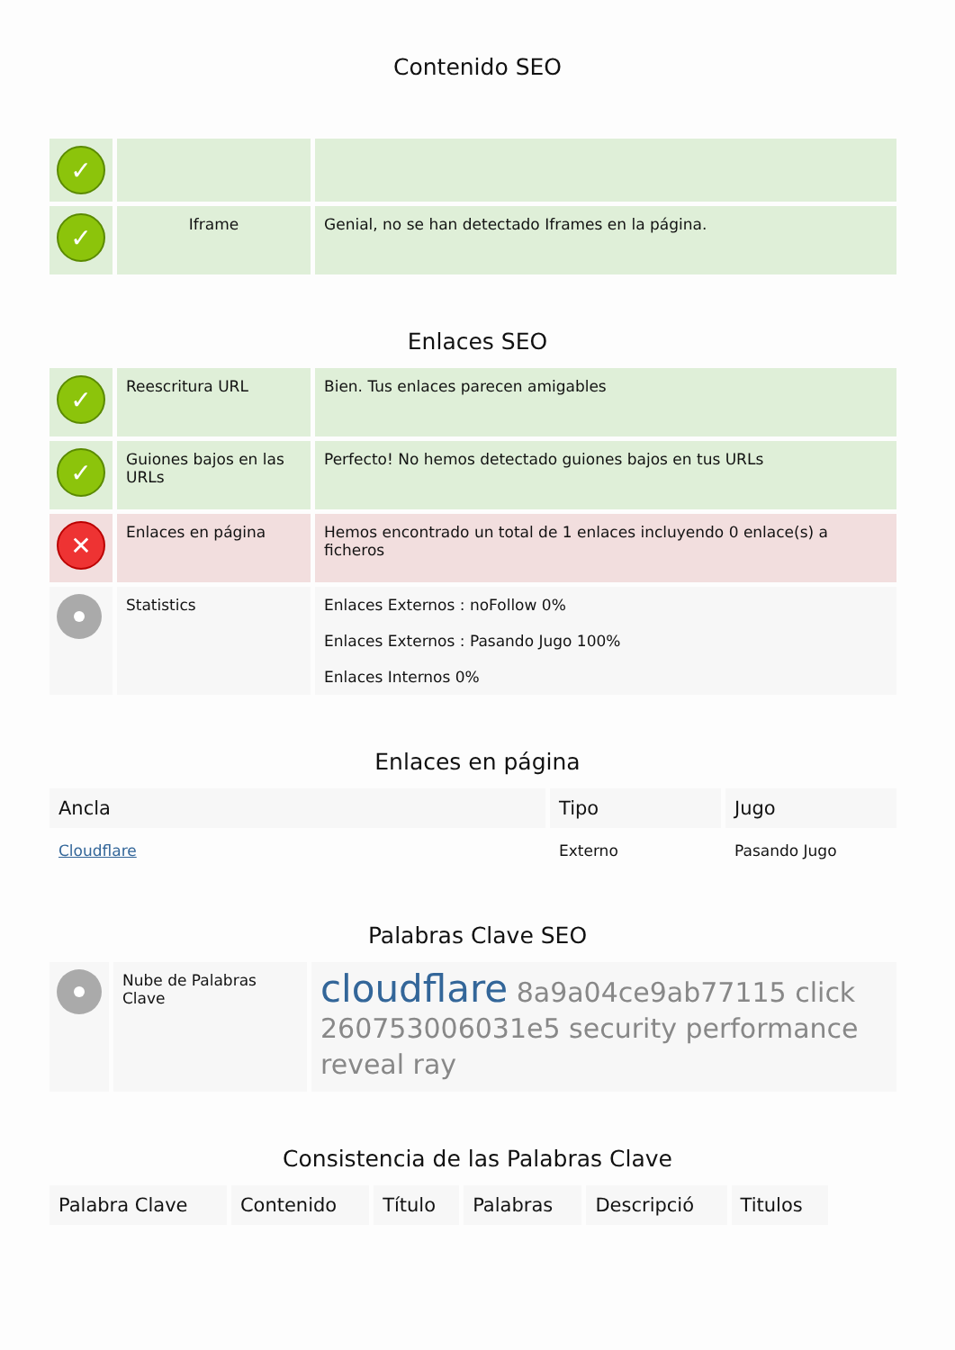Contenido SEO
| ✓ | | |
| ✓ | Iframe | Genial, no se han detectado Iframes en la página. |
Enlaces SEO
| ✓ | Reescritura URL | Bien. Tus enlaces parecen amigables |
| ✓ | Guiones bajos en las URLs | Perfecto! No hemos detectado guiones bajos en tus URLs |
| ✕ | Enlaces en página | Hemos encontrado un total de 1 enlaces incluyendo 0 enlace(s) a ficheros |
| | Statistics | Enlaces Externos : noFollow 0% Enlaces Externos : Pasando Jugo 100% Enlaces Internos 0% |
Enlaces en página
| Ancla | Tipo | Jugo |
| --- | --- | --- |
| Cloudflare | Externo | Pasando Jugo |
Palabras Clave SEO
| | Nube de Palabras Clave | cloudflare 8a9a04ce9ab77115 click 260753006031e5 security performance reveal ray |
Consistencia de las Palabras Clave
| Palabra Clave | Contenido | Título | Palabras | Descripció | Titulos |
| --- | --- | --- | --- | --- | --- |